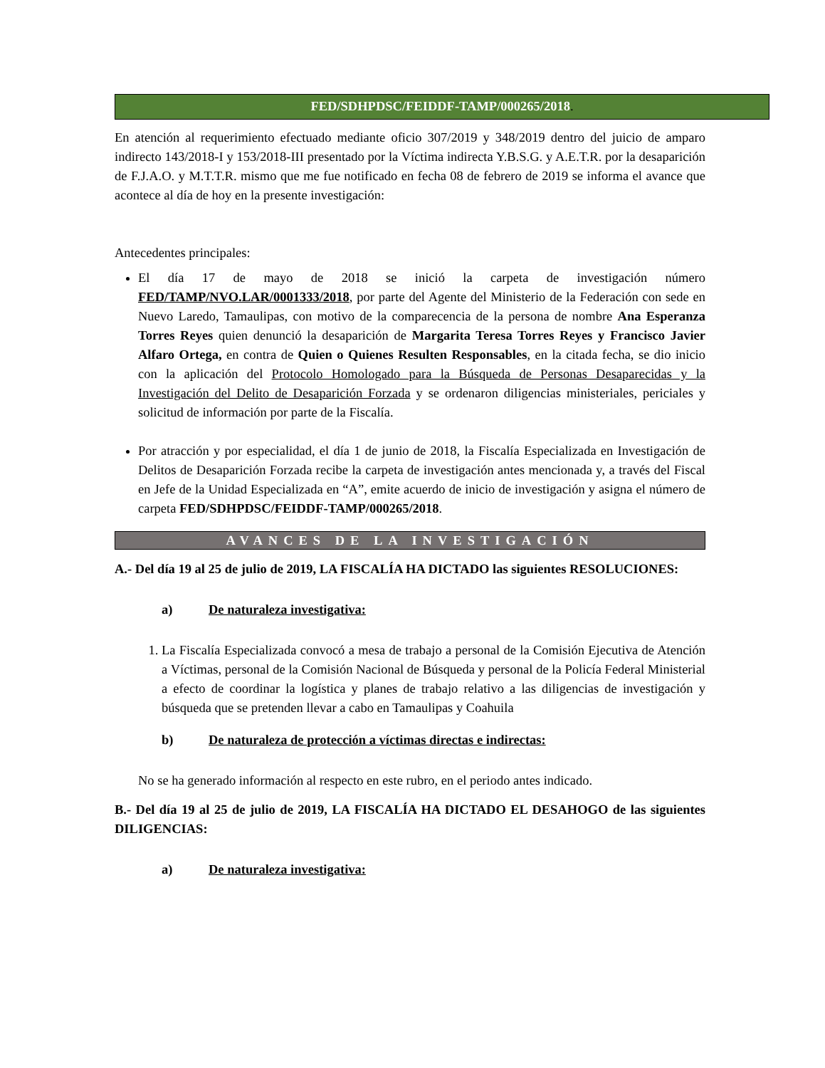FED/SDHPDSC/FEIDDF-TAMP/000265/2018.
En atención al requerimiento efectuado mediante oficio 307/2019 y 348/2019 dentro del juicio de amparo indirecto 143/2018-I y 153/2018-III presentado por la Víctima indirecta Y.B.S.G. y A.E.T.R. por la desaparición de F.J.A.O. y M.T.T.R. mismo que me fue notificado en fecha 08 de febrero de 2019 se informa el avance que acontece al día de hoy en la presente investigación:
Antecedentes principales:
El día 17 de mayo de 2018 se inició la carpeta de investigación número FED/TAMP/NVO.LAR/0001333/2018, por parte del Agente del Ministerio de la Federación con sede en Nuevo Laredo, Tamaulipas, con motivo de la comparecencia de la persona de nombre Ana Esperanza Torres Reyes quien denunció la desaparición de Margarita Teresa Torres Reyes y Francisco Javier Alfaro Ortega, en contra de Quien o Quienes Resulten Responsables, en la citada fecha, se dio inicio con la aplicación del Protocolo Homologado para la Búsqueda de Personas Desaparecidas y la Investigación del Delito de Desaparición Forzada y se ordenaron diligencias ministeriales, periciales y solicitud de información por parte de la Fiscalía.
Por atracción y por especialidad, el día 1 de junio de 2018, la Fiscalía Especializada en Investigación de Delitos de Desaparición Forzada recibe la carpeta de investigación antes mencionada y, a través del Fiscal en Jefe de la Unidad Especializada en “A”, emite acuerdo de inicio de investigación y asigna el número de carpeta FED/SDHPDSC/FEIDDF-TAMP/000265/2018.
AVANCES DE LA INVESTIGACIÓN
A.- Del día 19 al 25 de julio de 2019, LA FISCALÍA HA DICTADO las siguientes RESOLUCIONES:
a) De naturaleza investigativa:
1. La Fiscalía Especializada convocó a mesa de trabajo a personal de la Comisión Ejecutiva de Atención a Víctimas, personal de la Comisión Nacional de Búsqueda y personal de la Policía Federal Ministerial a efecto de coordinar la logística y planes de trabajo relativo a las diligencias de investigación y búsqueda que se pretenden llevar a cabo en Tamaulipas y Coahuila
b) De naturaleza de protección a víctimas directas e indirectas:
No se ha generado información al respecto en este rubro, en el periodo antes indicado.
B.- Del día 19 al 25 de julio de 2019, LA FISCALÍA HA DICTADO EL DESAHOGO de las siguientes DILIGENCIAS:
a) De naturaleza investigativa: